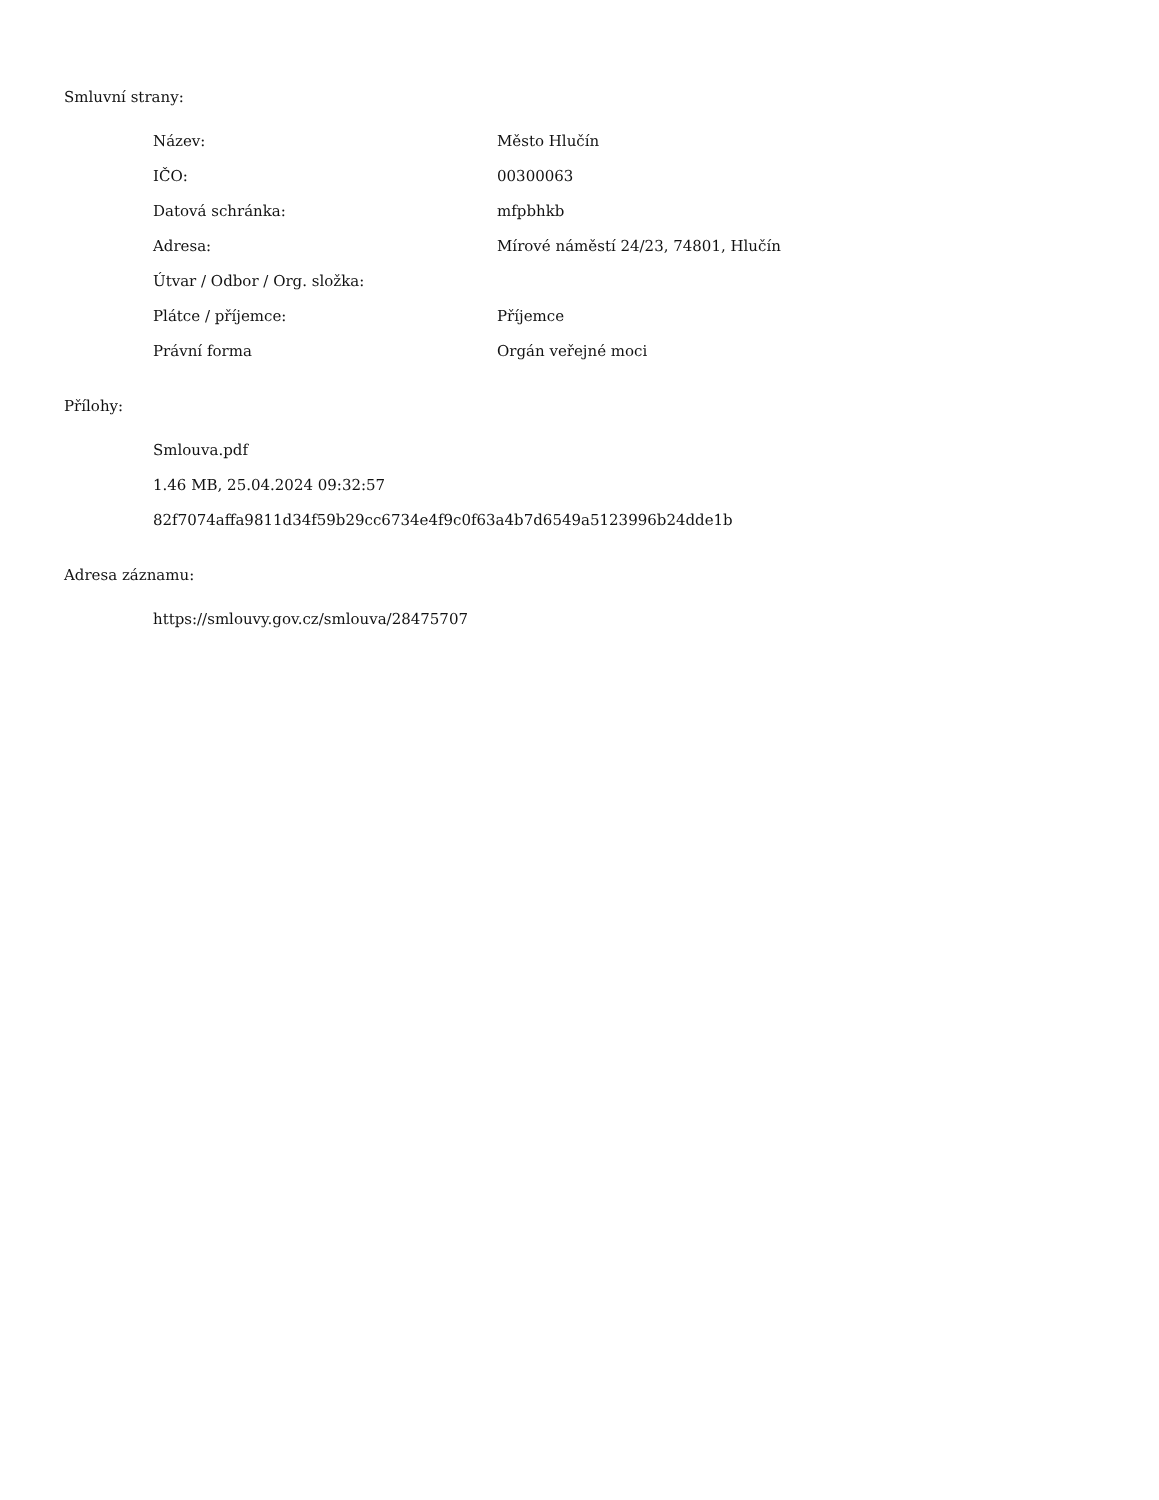Smluvní strany:
| Název: | Město Hlučín |
| IČO: | 00300063 |
| Datová schránka: | mfpbhkb |
| Adresa: | Mírové náměstí 24/23, 74801, Hlučín |
| Útvar / Odbor / Org. složka: | |
| Plátce / příjemce: | Příjemce |
| Právní forma | Orgán veřejné moci |
Přílohy:
Smlouva.pdf
1.46 MB, 25.04.2024 09:32:57
82f7074affa9811d34f59b29cc6734e4f9c0f63a4b7d6549a5123996b24dde1b
Adresa záznamu:
https://smlouvy.gov.cz/smlouva/28475707